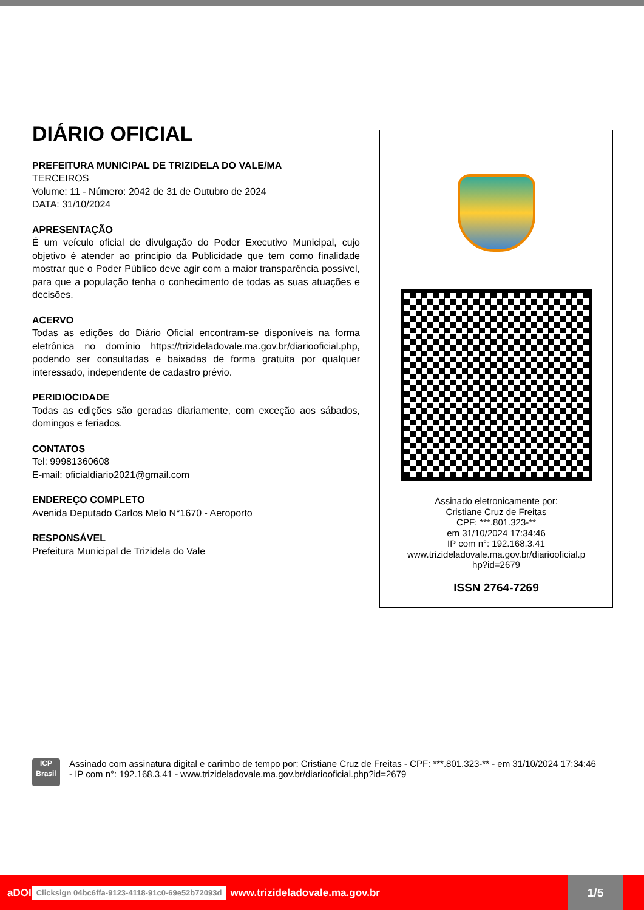DIÁRIO OFICIAL
PREFEITURA MUNICIPAL DE TRIZIDELA DO VALE/MA
TERCEIROS
Volume: 11 - Número: 2042 de 31 de Outubro de 2024
DATA: 31/10/2024
APRESENTAÇÃO
É um veículo oficial de divulgação do Poder Executivo Municipal, cujo objetivo é atender ao principio da Publicidade que tem como finalidade mostrar que o Poder Público deve agir com a maior transparência possível, para que a população tenha o conhecimento de todas as suas atuações e decisões.
ACERVO
Todas as edições do Diário Oficial encontram-se disponíveis na forma eletrônica no domínio https://trizideladovale.ma.gov.br/diariooficial.php, podendo ser consultadas e baixadas de forma gratuita por qualquer interessado, independente de cadastro prévio.
PERIDIOCIDADE
Todas as edições são geradas diariamente, com exceção aos sábados, domingos e feriados.
CONTATOS
Tel: 99981360608
E-mail: oficialdiario2021@gmail.com
ENDEREÇO COMPLETO
Avenida Deputado Carlos Melo N°1670 - Aeroporto
RESPONSÁVEL
Prefeitura Municipal de Trizidela do Vale
Assinado eletronicamente por:
Cristiane Cruz de Freitas
CPF: ***.801.323-**
em 31/10/2024 17:34:46
IP com n°: 192.168.3.41
www.trizideladovale.ma.gov.br/diariooficial.p
hp?id=2679
ISSN 2764-7269
ICP
Brasil
Assinado com assinatura digital e carimbo de tempo por: Cristiane Cruz de Freitas - CPF: ***.801.323-** - em 31/10/2024 17:34:46 - IP com n°: 192.168.3.41 - www.trizideladovale.ma.gov.br/diariooficial.php?id=2679
aDOI Clicksign 04bc6ffa-9123-4118-91c0-69e52b72093d www.trizideladovale.ma.gov.br 1/5